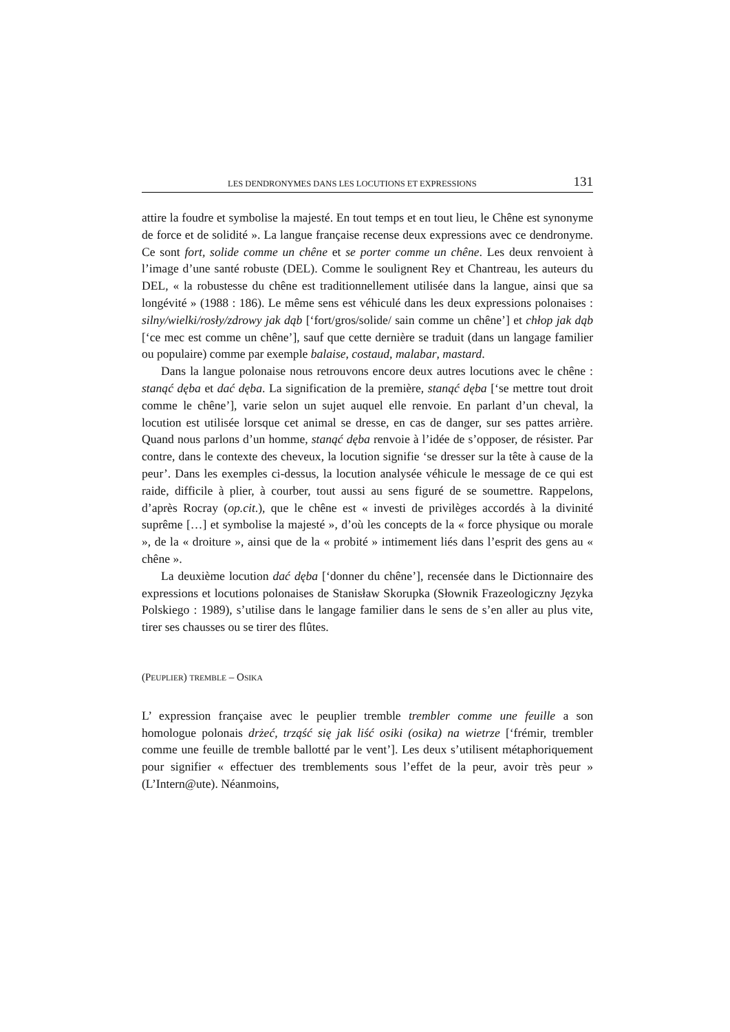LES DENDRONYMES DANS LES LOCUTIONS ET EXPRESSIONS 131
attire la foudre et symbolise la majesté. En tout temps et en tout lieu, le Chêne est synonyme de force et de solidité ». La langue française recense deux expressions avec ce dendronyme. Ce sont fort, solide comme un chêne et se porter comme un chêne. Les deux renvoient à l’image d’une santé robuste (DEL). Comme le soulignent Rey et Chantreau, les auteurs du DEL, « la robustesse du chêne est traditionnellement utilisée dans la langue, ainsi que sa longévité » (1988 : 186). Le même sens est véhiculé dans les deux expressions polonaises : silny/wielki/rosły/zdrowy jak dąb [‘fort/gros/solide/ sain comme un chêne’] et chłop jak dąb [‘ce mec est comme un chêne’], sauf que cette dernière se traduit (dans un langage familier ou populaire) comme par exemple balaise, costaud, malabar, mastard.
Dans la langue polonaise nous retrouvons encore deux autres locutions avec le chêne : stanąć dęba et dać dęba. La signification de la première, stanąć dęba [‘se mettre tout droit comme le chêne’], varie selon un sujet auquel elle renvoie. En parlant d’un cheval, la locution est utilisée lorsque cet animal se dresse, en cas de danger, sur ses pattes arrière. Quand nous parlons d’un homme, stanąć dęba renvoie à l’idée de s’opposer, de résister. Par contre, dans le contexte des cheveux, la locution signifie ‘se dresser sur la tête à cause de la peur’. Dans les exemples ci-dessus, la locution analysée véhicule le message de ce qui est raide, difficile à plier, à courber, tout aussi au sens figuré de se soumettre. Rappelons, d’après Rocray (op.cit.), que le chêne est « investi de privilèges accordés à la divinité suprême […] et symbolise la majesté », d’où les concepts de la « force physique ou morale », de la « droiture », ainsi que de la « probité » intimement liés dans l’esprit des gens au « chêne ».
La deuxième locution dać dęba [‘donner du chêne’], recensée dans le Dictionnaire des expressions et locutions polonaises de Stanisław Skorupka (Słownik Frazeologiczny Języka Polskiego : 1989), s’utilise dans le langage familier dans le sens de s’en aller au plus vite, tirer ses chausses ou se tirer des flûtes.
(PEUPLIER) TREMBLE – OSIKA
L’ expression française avec le peuplier tremble trembler comme une feuille a son homologue polonais drżeć, trząść się jak liść osiki (osika) na wietrze [‘frémir, trembler comme une feuille de tremble ballotté par le vent’]. Les deux s’utilisent métaphoriquement pour signifier « effectuer des tremblements sous l’effet de la peur, avoir très peur » (L’Intern@ute). Néanmoins,